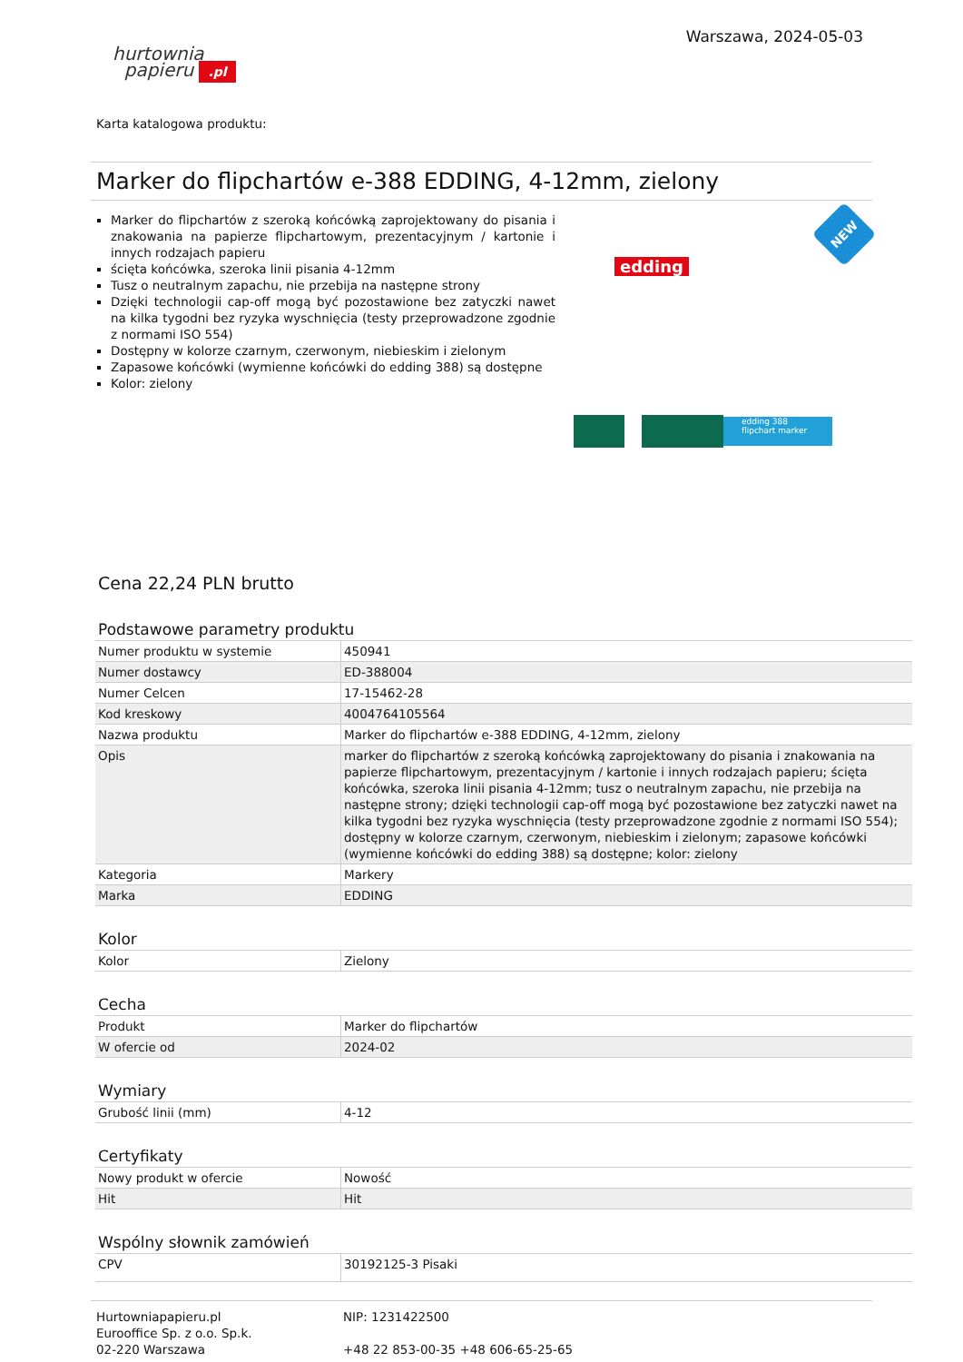hurtownia
papieru .pl
Warszawa, 2024-05-03
Karta katalogowa produktu:
Marker do flipchartów e-388 EDDING, 4-12mm, zielony
Marker do flipchartów z szeroką końcówką zaprojektowany do pisania i znakowania na papierze flipchartowym, prezentacyjnym / kartonie i innych rodzajach papieru
ścięta końcówka, szeroka linii pisania 4-12mm
Tusz o neutralnym zapachu, nie przebija na następne strony
Dzięki technologii cap-off mogą być pozostawione bez zatyczki nawet na kilka tygodni bez ryzyka wyschnięcia (testy przeprowadzone zgodnie z normami ISO 554)
Dostępny w kolorze czarnym, czerwonym, niebieskim i zielonym
Zapasowe końcówki (wymienne końcówki do edding 388) są dostępne
Kolor: zielony
edding
NEW
edding 388
flipchart marker
Cena 22,24 PLN brutto
Podstawowe parametry produktu
| Numer produktu w systemie | 450941 |
| Numer dostawcy | ED-388004 |
| Numer Celcen | 17-15462-28 |
| Kod kreskowy | 4004764105564 |
| Nazwa produktu | Marker do flipchartów e-388 EDDING, 4-12mm, zielony |
| Opis | marker do flipchartów z szeroką końcówką zaprojektowany do pisania i znakowania na papierze flipchartowym, prezentacyjnym / kartonie i innych rodzajach papieru; ścięta końcówka, szeroka linii pisania 4-12mm; tusz o neutralnym zapachu, nie przebija na następne strony; dzięki technologii cap-off mogą być pozostawione bez zatyczki nawet na kilka tygodni bez ryzyka wyschnięcia (testy przeprowadzone zgodnie z normami ISO 554); dostępny w kolorze czarnym, czerwonym, niebieskim i zielonym; zapasowe końcówki (wymienne końcówki do edding 388) są dostępne; kolor: zielony |
| Kategoria | Markery |
| Marka | EDDING |
Kolor
| Kolor | Zielony |
Cecha
| Produkt | Marker do flipchartów |
| W ofercie od | 2024-02 |
Wymiary
| Grubość linii (mm) | 4-12 |
Certyfikaty
| Nowy produkt w ofercie | Nowość |
| Hit | Hit |
Wspólny słownik zamówień
| CPV | 30192125-3 Pisaki |
Hurtowniapapieru.pl
Eurooffice Sp. z o.o. Sp.k.
02-220 Warszawa
NIP: 1231422500
+48 22 853-00-35 +48 606-65-25-65